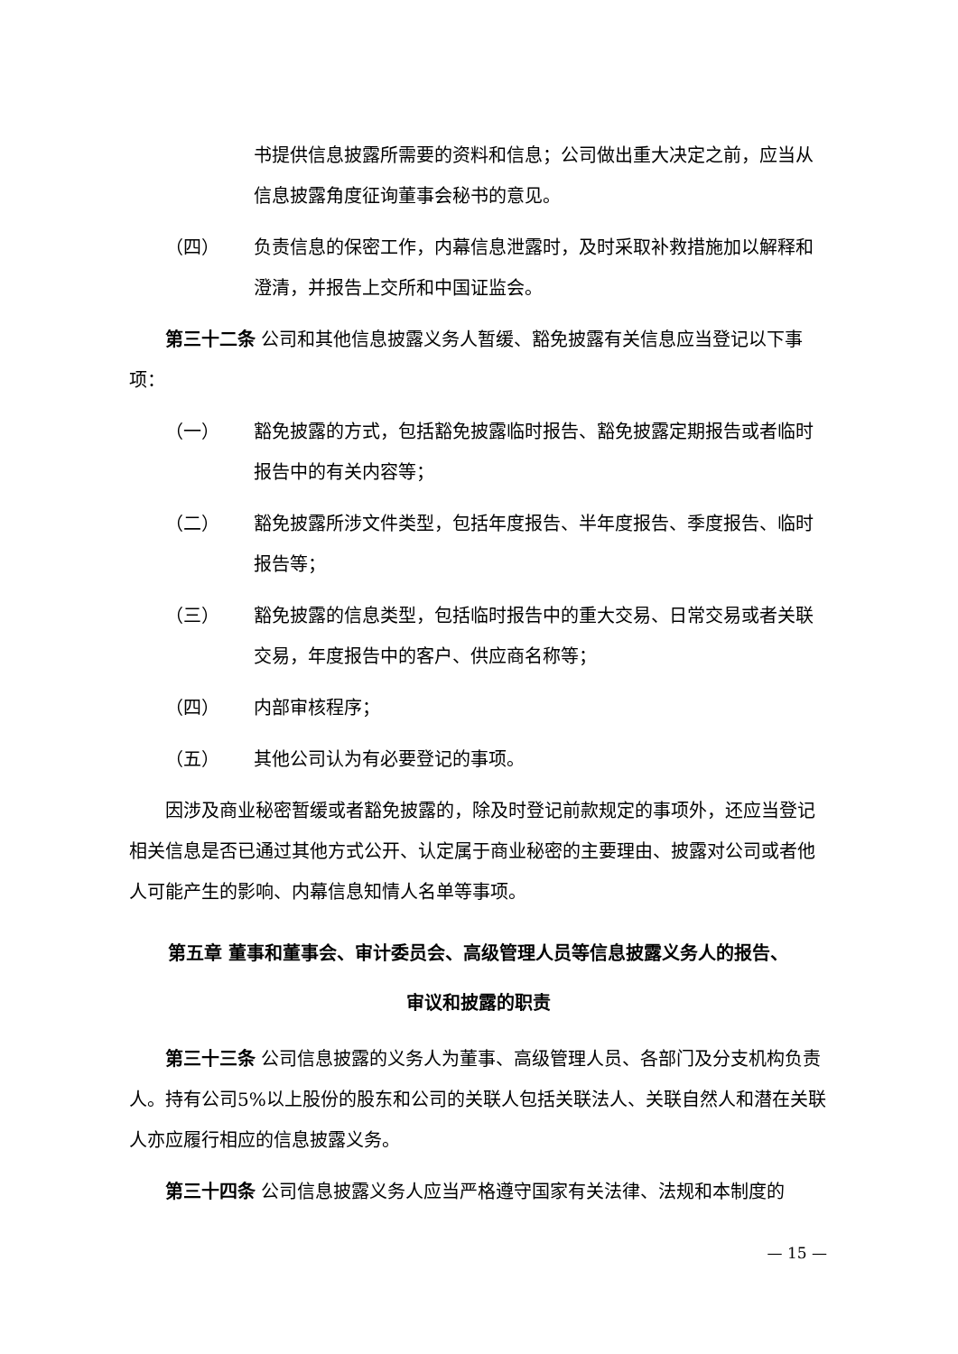书提供信息披露所需要的资料和信息；公司做出重大决定之前，应当从信息披露角度征询董事会秘书的意见。
（四） 负责信息的保密工作，内幕信息泄露时，及时采取补救措施加以解释和澄清，并报告上交所和中国证监会。
第三十二条 公司和其他信息披露义务人暂缓、豁免披露有关信息应当登记以下事项：
（一） 豁免披露的方式，包括豁免披露临时报告、豁免披露定期报告或者临时报告中的有关内容等；
（二） 豁免披露所涉文件类型，包括年度报告、半年度报告、季度报告、临时报告等；
（三） 豁免披露的信息类型，包括临时报告中的重大交易、日常交易或者关联交易，年度报告中的客户、供应商名称等；
（四） 内部审核程序；
（五） 其他公司认为有必要登记的事项。
因涉及商业秘密暂缓或者豁免披露的，除及时登记前款规定的事项外，还应当登记相关信息是否已通过其他方式公开、认定属于商业秘密的主要理由、披露对公司或者他人可能产生的影响、内幕信息知情人名单等事项。
第五章 董事和董事会、审计委员会、高级管理人员等信息披露义务人的报告、
审议和披露的职责
第三十三条 公司信息披露的义务人为董事、高级管理人员、各部门及分支机构负责人。持有公司5%以上股份的股东和公司的关联人包括关联法人、关联自然人和潜在关联人亦应履行相应的信息披露义务。
第三十四条 公司信息披露义务人应当严格遵守国家有关法律、法规和本制度的
— 15 —